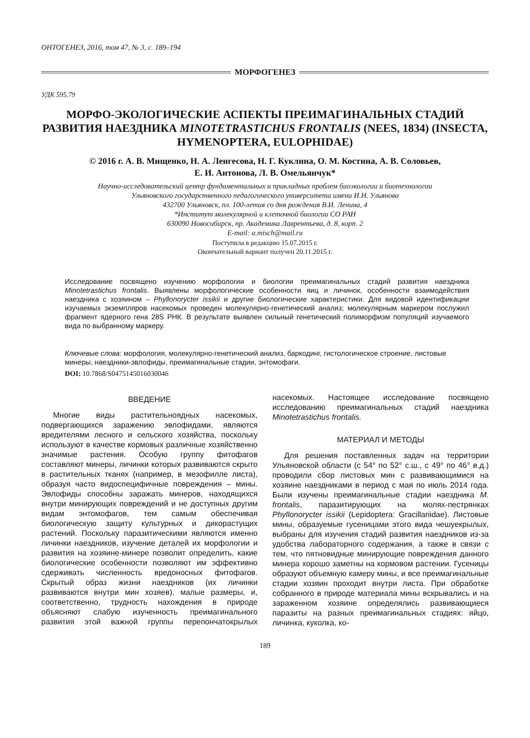ОНТОГЕНЕЗ, 2016, том 47, № 3, с. 189–194
МОРФОГЕНЕЗ
УДК 595.79
МОРФО-ЭКОЛОГИЧЕСКИЕ АСПЕКТЫ ПРЕИМАГИНАЛЬНЫХ СТАДИЙ РАЗВИТИЯ НАЕЗДНИКА MINOTETRASTICHUS FRONTALIS (NEES, 1834) (INSECTA, HYMENOPTERA, EULOPHIDAE)
© 2016 г. А. В. Мищенко, Н. А. Ленгесова, Н. Г. Куклина, О. М. Костина, А. В. Соловьев,
Е. И. Антонова, Л. В. Омельянчук*
Научно-исследовательский центр фундаментальных и прикладных проблем биоэкологии и биотехнологии
Ульяновского государственного педагогического университета имени И.Н. Ульянова
432700 Ульяновск, пл. 100-летия со дня рождения В.И. Ленина, 4
*Институт молекулярной и клеточной биологии СО РАН
630090 Новосибирск, пр. Академика Лаврентьева, д. 8, корп. 2
E-mail: a.misch@mail.ru
Поступила в редакцию 15.07.2015 г.
Окончательный вариант получен 20.11.2015 г.
Исследование посвящено изучению морфологии и биологии преимагинальных стадий развития наездника Minotetrastichus frontalis. Выявлены морфологические особенности яиц и личинок, особенности взаимодействия наездника с хозяином – Phyllonorycter issikii и другие биологические характеристики. Для видовой идентификации изучаемых экземпляров насекомых проведен молекулярно-генетический анализ; молекулярным маркером послужил фрагмент ядерного гена 28S РНК. В результате выявлен сильный генетический полиморфизм популяций изучаемого вида по выбранному маркеру.
Ключевые слова: морфология, молекулярно-генетический анализ, баркодинг, гистологическое строение, листовые минеры, наездники-эвлофиды, преимагинальные стадии, энтомофаги.
DOI: 10.7868/S0475145016030046
ВВЕДЕНИЕ
Многие виды растительноядных насекомых, подвергающихся заражению эвлофидами, являются вредителями лесного и сельского хозяйства, поскольку используют в качестве кормовых различные хозяйственно значимые растения. Особую группу фитофагов составляют минеры, личинки которых развиваются скрыто в растительных тканях (например, в мезофилле листа), образуя часто видоспецифичные повреждения – мины. Эвлофиды способны заражать минеров, находящихся внутри минирующих повреждений и не доступных другим видам энтомофагов, тем самым обеспечивая биологическую защиту культурных и дикорастущих растений. Поскольку паразитическими являются именно личинки наездников, изучение деталей их морфологии и развития на хозяине-минере позволит определить, какие биологические особенности позволяют им эффективно сдерживать численность вредоносных фитофагов. Скрытый образ жизни наездников (их личинки развиваются внутри мин хозяев), малые размеры, и, соответственно, трудность нахождения в природе объясняют слабую изученность преимагинального развития этой важной группы перепончатокрылых насекомых. Настоящее исследование посвящено исследованию преимагинальных стадий наездника Minotetrastichus frontalis.
МАТЕРИАЛ И МЕТОДЫ
Для решения поставленных задач на территории Ульяновской области (с 54° по 52° с.ш., с 49° по 46° в.д.) проводили сбор листовых мин с развивающимися на хозяине наездниками в период с мая по июль 2014 года. Были изучены преимагинальные стадии наездника M. frontalis, паразитирующих на молях-пестрянках Phyllonorycter issikii (Lepidoptera: Gracillariidae). Листовые мины, образуемые гусеницами этого вида чешуекрылых, выбраны для изучения стадий развития наездников из-за удобства лабораторного содержания, а также в связи с тем, что пятновидные минирующие повреждения данного минера хорошо заметны на кормовом растении. Гусеницы образуют объемную камеру мины, и все преимагинальные стадии хозяин проходит внутри листа. При обработке собранного в природе материала мины вскрывались и на зараженном хозяине определялись развивающиеся паразиты на разных преимагинальных стадиях: яйцо, личинка, куколка, ко-
189